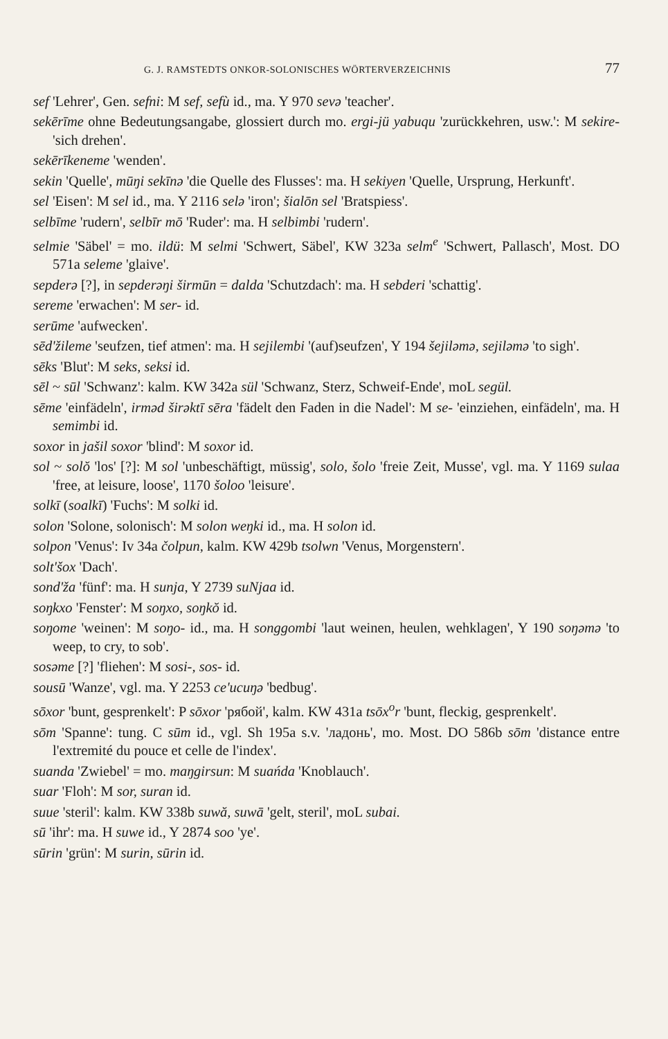G. J. RAMSTEDTS ONKOR-SOLONISCHES WÖRTERVERZEICHNIS 77
sef 'Lehrer', Gen. sefni: M sef, sefù id., ma. Y 970 sevə 'teacher'.
sekērīme ohne Bedeutungsangabe, glossiert durch mo. ergi-jü yabuqu 'zurückkehren, usw.': M sekire- 'sich drehen'.
sekērīkeneme 'wenden'.
sekin 'Quelle', mūŋi sekīnə 'die Quelle des Flusses': ma. H sekiyen 'Quelle, Ursprung, Herkunft'.
sel 'Eisen': M sel id., ma. Y 2116 selə 'iron'; šialōn sel 'Bratspiess'.
selbīme 'rudern', selbīr mō 'Ruder': ma. H selbimbi 'rudern'.
selmie 'Säbel' = mo. ildü: M selmi 'Schwert, Säbel', KW 323a selm<sup>e</sup> 'Schwert, Pallasch', Most. DO 571a seleme 'glaive'.
sepderə [?], in sepderəŋi širmūn = dalda 'Schutzdach': ma. H sebderi 'schattig'.
sereme 'erwachen': M ser- id.
serūme 'aufwecken'.
sēd'žileme 'seufzen, tief atmen': ma. H sejilembi '(auf)seufzen', Y 194 šejiləmə, sejiləmə 'to sigh'.
sēks 'Blut': M seks, seksi id.
sēl ~ sūl 'Schwanz': kalm. KW 342a sül 'Schwanz, Sterz, Schweif-Ende', moL segül.
sēme 'einfädeln', irməd širəktī sēra 'fädelt den Faden in die Nadel': M se- 'einziehen, einfädeln', ma. H semimbi id.
soxor in jašil soxor 'blind': M soxor id.
sol ~ solŏ 'los' [?]: M sol 'unbeschäftigt, müssig', solo, šolo 'freie Zeit, Musse', vgl. ma. Y 1169 sulaa 'free, at leisure, loose', 1170 šoloo 'leisure'.
solkī (soalkī) 'Fuchs': M solki id.
solon 'Solone, solonisch': M solon weŋki id., ma. H solon id.
solpon 'Venus': Iv 34a čolpun, kalm. KW 429b tsolwn 'Venus, Morgenstern'.
solt'šox 'Dach'.
sond'ža 'fünf': ma. H sunja, Y 2739 suNjaa id.
soŋkxo 'Fenster': M soŋxo, soŋkŏ id.
soŋome 'weinen': M soŋo- id., ma. H songgombi 'laut weinen, heulen, wehklagen', Y 190 soŋəmə 'to weep, to cry, to sob'.
sosəme [?] 'fliehen': M sosi-, sos- id.
sousū 'Wanze', vgl. ma. Y 2253 ce'ucuŋə 'bedbug'.
sōxor 'bunt, gesprenkelt': P sōxor 'рябой', kalm. KW 431a tsōx<sup>o</sup>r 'bunt, fleckig, gesprenkelt'.
sōm 'Spanne': tung. C sūm id., vgl. Sh 195a s.v. 'ладонь', mo. Most. DO 586b sōm 'distance entre l'extremité du pouce et celle de l'index'.
suanda 'Zwiebel' = mo. maŋgirsun: M suańda 'Knoblauch'.
suar 'Floh': M sor, suran id.
suue 'steril': kalm. KW 338b suwă, suwā 'gelt, steril', moL subai.
sū 'ihr': ma. H suwe id., Y 2874 soo 'ye'.
sūrin 'grün': M surin, sūrin id.